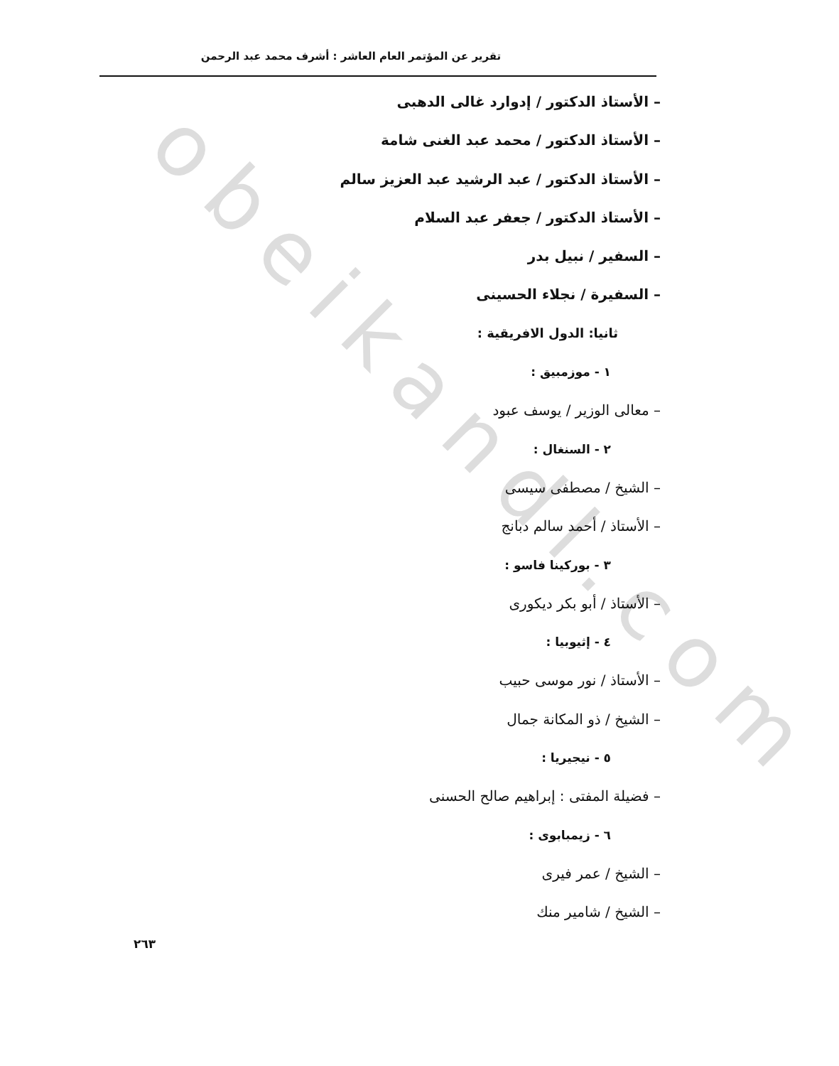obeikandl.com
تقرير عن المؤتمر العام العاشر : أشرف محمد عبد الرحمن
– الأستاذ الدكتور / إدوارد غالى الدهبى
– الأستاذ الدكتور / محمد عبد الغنى شامة
– الأستاذ الدكتور / عبد الرشيد عبد العزيز سالم
– الأستاذ الدكتور / جعفر عبد السلام
– السفير / نبيل بدر
– السفيرة / نجلاء الحسينى
ثانيا: الدول الافريقية :
١ - موزمبيق :
– معالى الوزير / يوسف عبود
٢ - السنغال :
– الشيخ / مصطفى سيسى
– الأستاذ / أحمد سالم دبانج
٣ - بوركينا فاسو :
– الأستاذ / أبو بكر ديكورى
٤ - إثيوبيا :
– الأستاذ / نور موسى حبيب
– الشيخ / ذو المكانة جمال
٥ - نيجيريا :
– فضيلة المفتى : إبراهيم صالح الحسنى
٦ - زيمبابوى :
– الشيخ / عمر فيرى
– الشيخ / شامير منك
٢٦٣